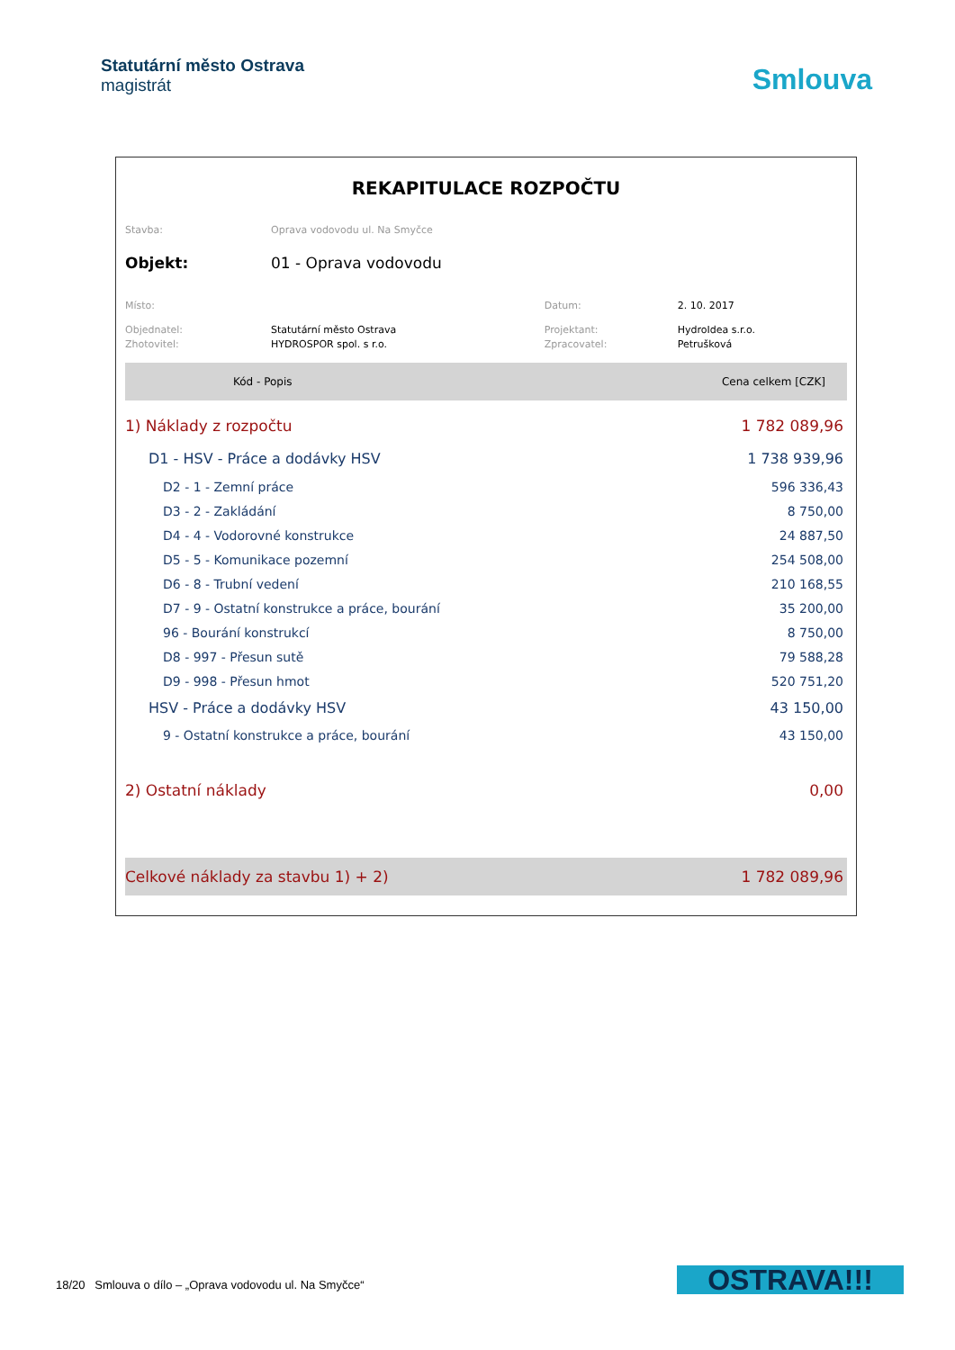Statutární město Ostrava
magistrát
Smlouva
REKAPITULACE ROZPOČTU
| Stavba: | Oprava vodovodu ul. Na Smyčce | | |
| Objekt: | 01 - Oprava vodovodu | | |
| Místo: | | Datum: | 2. 10. 2017 |
| Objednatel: | Statutární město Ostrava | Projektant: | HydroIdea s.r.o. |
| Zhotovitel: | HYDROSPOR spol. s r.o. | Zpracovatel: | Petrušková |
| Kód - Popis | Cena celkem [CZK] |
| --- | --- |
| 1) Náklady z rozpočtu | 1 782 089,96 |
| D1 - HSV - Práce a dodávky HSV | 1 738 939,96 |
| D2 - 1 - Zemní práce | 596 336,43 |
| D3 - 2 - Zakládání | 8 750,00 |
| D4 - 4 - Vodorovné konstrukce | 24 887,50 |
| D5 - 5 - Komunikace pozemní | 254 508,00 |
| D6 - 8 - Trubní vedení | 210 168,55 |
| D7 - 9 - Ostatní konstrukce a práce, bourání | 35 200,00 |
| 96 - Bourání konstrukcí | 8 750,00 |
| D8 - 997 - Přesun sutě | 79 588,28 |
| D9 - 998 - Přesun hmot | 520 751,20 |
| HSV - Práce a dodávky HSV | 43 150,00 |
| 9 - Ostatní konstrukce a práce, bourání | 43 150,00 |
| 2) Ostatní náklady | 0,00 |
| Celkové náklady za stavbu 1) + 2) | 1 782 089,96 |
18/20 Smlouva o dílo – „Oprava vodovodu ul. Na Smyčce“
OSTRAVA!!!